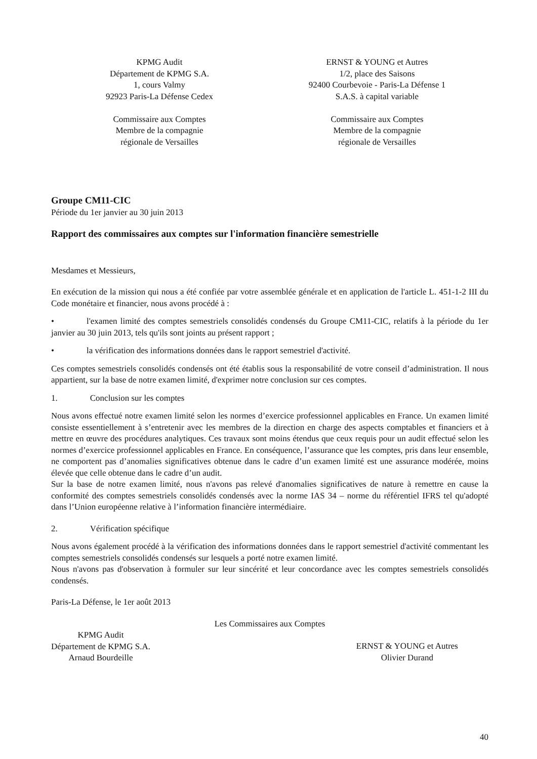KPMG Audit
Département de KPMG S.A.
1, cours Valmy
92923 Paris-La Défense Cedex
Commissaire aux Comptes
Membre de la compagnie
régionale de Versailles
ERNST & YOUNG et Autres
1/2, place des Saisons
92400 Courbevoie - Paris-La Défense 1
S.A.S. à capital variable
Commissaire aux Comptes
Membre de la compagnie
régionale de Versailles
Groupe CM11-CIC
Période du 1er janvier au 30 juin 2013
Rapport des commissaires aux comptes sur l'information financière semestrielle
Mesdames et Messieurs,
En exécution de la mission qui nous a été confiée par votre assemblée générale et en application de l'article L. 451-1-2 III du Code monétaire et financier, nous avons procédé à :
• l'examen limité des comptes semestriels consolidés condensés du Groupe CM11-CIC, relatifs à la période du 1er janvier au 30 juin 2013, tels qu'ils sont joints au présent rapport ;
• la vérification des informations données dans le rapport semestriel d'activité.
Ces comptes semestriels consolidés condensés ont été établis sous la responsabilité de votre conseil d’administration. Il nous appartient, sur la base de notre examen limité, d'exprimer notre conclusion sur ces comptes.
1. Conclusion sur les comptes
Nous avons effectué notre examen limité selon les normes d’exercice professionnel applicables en France. Un examen limité consiste essentiellement à s’entretenir avec les membres de la direction en charge des aspects comptables et financiers et à mettre en œuvre des procédures analytiques. Ces travaux sont moins étendus que ceux requis pour un audit effectué selon les normes d’exercice professionnel applicables en France. En conséquence, l’assurance que les comptes, pris dans leur ensemble, ne comportent pas d’anomalies significatives obtenue dans le cadre d’un examen limité est une assurance modérée, moins élevée que celle obtenue dans le cadre d’un audit.
Sur la base de notre examen limité, nous n'avons pas relevé d'anomalies significatives de nature à remettre en cause la conformité des comptes semestriels consolidés condensés avec la norme IAS 34 – norme du référentiel IFRS tel qu'adopté dans l’Union européenne relative à l’information financière intermédiaire.
2. Vérification spécifique
Nous avons également procédé à la vérification des informations données dans le rapport semestriel d'activité commentant les comptes semestriels consolidés condensés sur lesquels a porté notre examen limité.
Nous n'avons pas d'observation à formuler sur leur sincérité et leur concordance avec les comptes semestriels consolidés condensés.
Paris-La Défense, le 1er août 2013
Les Commissaires aux Comptes
KPMG Audit
Département de KPMG S.A.
Arnaud Bourdeille
ERNST & YOUNG et Autres
Olivier Durand
40